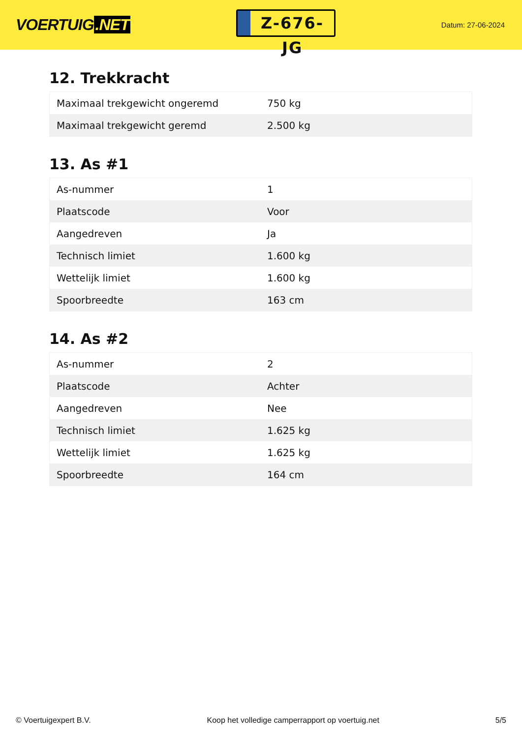VOERTUIG.NET
Z-676-JG
Datum: 27-06-2024
12. Trekkracht
| Maximaal trekgewicht ongeremd | 750 kg |
| Maximaal trekgewicht geremd | 2.500 kg |
13. As #1
| As-nummer | 1 |
| Plaatscode | Voor |
| Aangedreven | Ja |
| Technisch limiet | 1.600 kg |
| Wettelijk limiet | 1.600 kg |
| Spoorbreedte | 163 cm |
14. As #2
| As-nummer | 2 |
| Plaatscode | Achter |
| Aangedreven | Nee |
| Technisch limiet | 1.625 kg |
| Wettelijk limiet | 1.625 kg |
| Spoorbreedte | 164 cm |
© Voertuigexpert B.V. Koop het volledige camperrapport op voertuig.net 5/5